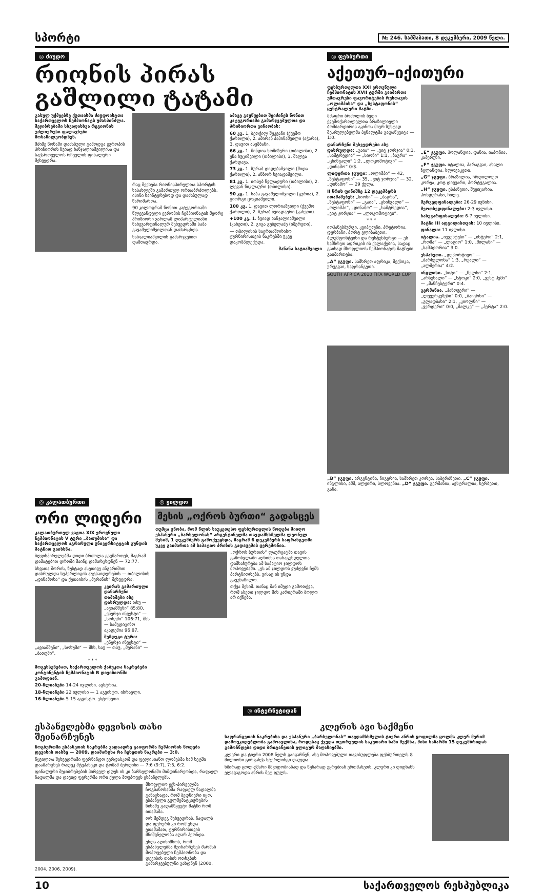სპორტი № 246. სამშაბათი, 8 დეკემბერი, 2009 წელი.
◎ ძიუდო
რიონის პირას გაშლილი ტატამი
გასულ უქმეებზე ქუთაისმა ძიუდოისტთა საქართველოს ჩემპიონატს უმასპინძლა. შეჯიბრებაში სხვადასხვა რეგიონის უძლიერესი ფალავნები მონაწილეობდნენ.
მძიმე წონაში დაძაბული გამოდგა ევროპის პრიზიორის ზვიად ხანჯალიაშვილისა და საქართველოს რჩეულის ფინალური შეხვედრა.
რაც შეეხება რიონისპირელთა სპორტის სასახლეში გამართულ ორთაბრძოლებს, ისინი საინტერესოდ და დაძაბულად წარიმართა.
90 კილოგრამ წონით კატეგორიაში წლევანდელი ევროპის ჩემპიონატის მეორე პრიზიორი ვარლამ ლიპარტელიანი ნახევარფინალურ შეხვედრაში საბა გავაშელიშვილთან დამარცხდა.
ხანჯალიაშვილის გამარჯვებით დამთავრდა.
ამავე გაუწყებით შეიძინეს წონით კატეგორიაში გამარჯვებულთა და პრიზიორთა ვინაობას:
60 კგ. 1. ბეთქილ შუკვანი (ქვემო ქართლი), 2. ამირან პაპინაშვილი (აჭარა), 3. დავით ასუმბანი.
66 კგ. 1. მინდია ხომიზური (თბილისი), 2. უჩა ხუციშვილი (თბილისი), 3. შალვა ქარდავა.
73 კგ. 1. ზურაბ დიდებაშვილი (შიდა ქართლი), 2. ანზორ ხვიადაშვილი.
81 კგ. 1. იოსებ წვლადური (თბილისი), 2. ლევან წიკლაური (თბილისი).
90 კგ. 1. საბა გავაშელიშვილი (გურია), 2. გიორგი ცოციაშვილი.
100 კგ. 1. დავით ლორიაშვილი (ქვემო ქართლი), 2. ზურაბ ზვიადაური (კახეთი).
+100 კგ. 1. ზვიად ხანჯალიაშვილი (კახეთი), 2. გიგა გუბელაძე (იმერეთი).
— თბილისის საერთაშორისო ტურნირისთვის ნაკრებში უკვე დაკომპლექტდა.
მანანა ხატიაშვილი
◎ ფეხბურთი
აქეთურ–იქითური
ფეხბურთელთა XXI ეროვნული ჩემპიონატის XVII ტურში გაიმართა უმთავრესი ფავორიტების რუსთავის „ოლიმპისა“ და „ზესტაფონის“ ცენტრალური მატჩი.
მძაფრი ბრძოლის ბედი ქვემოქართლელთა ბრაზილიელი ბომბარდირის აკინოს მიერ ზუსტად შესრულებულმა პენალტმა გადაწყვიტა — 1:0.
დანარჩენი შეხვედრები ასე დასრულდა: „გაია“ — „ვიტ ჯორჯია“ 0:1, „სამტრედია“ — „სიონი“ 1:1, „ბაგრა“ — „ცხინვალი“ 1:2, „ლოკომოტივი“ — „დინამო“ 0:3.
ლიდერთა ჯგუფი: „ოლიმპი“ — 42, „ზესტაფონი“ — 35, „ვიტ ჯორჯია“ — 32, „დინამო“ — 29 ქულა.
II წრის ფინიშზე 12 დეკემბერს ითამაშებენ: „სიონი“ — „ბაგრა“, „ზესტაფონი“ — „გაია“, „ცხინვალი“ — „ოლიმპი“, „დინამო“ — „სამტრედია“, „ვიტ ჯორჯია“ — „ლოკომოტივი“.
* * *
იოჰანესბურგი, კეიპტაუნი, პრეტორია, დურბანი, პორტ ელიზაბეთი, ბლუმფონტეინი და რუსტენბურგი — ეს სამხრეთ აფრიკის ის ქალაქებია, სადაც გაისად მსოფლიოს ჩემპიონატის მატჩები გაიმართება.
„A“ ჯგუფი. სამხრეთ აფრიკა, მექსიკა, ურუგვაი, საფრანგეთი.
SOUTH AFRICA 2010 FIFA WORLD CUP
„E“ ჯგუფი. ჰოლანდია, დანია, იაპონია, კამერუნი.
„F“ ჯგუფი. იტალია, პარაგვაი, ახალი ზელანდია, სლოვაკეთი.
„G“ ჯგუფი. ბრაზილია, ჩრდილოეთ კორეა, კოტ დივუარი, პორტუგალია.
„H“ ჯგუფი. ესპანეთი, შვეიცარია, ჰონდურასი, ჩილე.
მერვედფინალები: 26-29 ივნისი.
მეოთხედფინალები: 2-3 ივლისი.
ნახევარფინალები: 6-7 ივლისი.
მატჩი III ადგილისთვის: 10 ივლისი.
ფინალი: 11 ივლისი.
იტალია. „იუვენტუსი“ — „ინტერი“ 2:1, „რომა“ — „ლაციო“ 1:0, „მილანი“ — „სამპდორია“ 3:0.
ესპანეთი. „დეპორტივო“ — „ბარსელონა“ 1:3, „რეალი“ — „ალმერია“ 4:2.
ინგლისი. „სიტი“ — „ჩელსი“ 2:1, „არსენალი“ — „სტოკი“ 2:0, „ვესტ ჰემი“ — „მანჩესტერი“ 0:4.
გერმანია. „ჰანოვერი“ — „ლევერკუზენი“ 0:0, „ბაიერნი“ — „გლადბახი“ 2:1, „კიოლნი“ — „ვერდერი“ 0:0, „შალკე“ — „ჰერტა“ 2:0.
„B“ ჯგუფი. არგენტინა, ნიგერია, სამხრეთ კორეა, საბერძნეთი. „C“ ჯგუფი. ინგლისი, აშშ, ალჟირი, სლოვენია. „D“ ჯგუფი. გერმანია, ავსტრალია, სერბეთი, განა.
◎ კალათბურთი
ორი ლიდერი
კალათბურთელ ვაჟთა XIX ეროვნული ჩემპიონატის V ტური „ბათუმისა“ და საქართველოს აგრარული უნივერსიტეტის გუნდის მატჩით გაიხსნა.
ზღვისპირელებმა დიდი ბრძოლა გაუმართეს, მაგრამ დამატებით დროში მაინც დამარცხდნენ — 72:77.
სხვათა შორის, ზუსტად ასეთივე ანგარიშით დასრულდა სუპერლიგის აუტსაიდერების — თბილისის „დინამოსა“ და ქუთაისის „მერანის“ შეხვედრა.
კვირას გამართული დანარჩენი თამაშები ასე დასრულდა: თსუ — „ავიამშენი“ 85:80, „ენერჯი ინვესტი“ — „სოხუმი“ 106:71, შსს — სამედიცინო აკადემია 96:87.
შემდეგი ტური: „ენერჯი ინვესტი“ — „ავიამშენი“, „სოხუმი“ — შსს, საუ — თსუ, „მერანი“ — „ბათუმი“.
* * *
მოგეხსენებათ, საქართველოს ჭაბუკთა ნაკრებები კონტინენტის ჩემპიონატის B დივიზიონში გამოდიან.
20-წლიანები 14-24 ივლისი. ავსტრია.
18-წლიანები 22 ივლისი — 1 აგვისტო. ისრაელი.
16-წლიანები 5-15 აგვისტო. ესტონეთი.
◎ ჟილდო
მესის „ოქროს ბურთი“ გადასცეს
თუმცა ცნობა, რომ წლის საუკეთესო ფეხბურთელის წოდება მიიღო ესპანური „ბარსელონას“ არგენტინელმა თავდამსხმელმა ლეონელ მესიმ, 1 დეკემბერს გამოქვეყნდა, მაგრამ 6 დეკემბერს საფრანგეთში უკვე გაიმართა ამ საპატიო პრიზის გადაცემის ცერემონია.
„ოქროს ბურთის“ ლაურეატმა თავის გამოსვლაში აღნიშნა თანაგუნდელთა დამსახურება ამ საპატიო ჯილდოს მოპოვებაში. „ეს ამ ჯილდოს ვუძღვნი ჩემს პარტნიორებს, ვისაც ის უნდა გავუნაწილო.
თქვა მესიმ. თანაც მან იმედი გამოთქვა, რომ ასეთი ჯილდო მის კარიერაში ბოლო არ იქნება.
◎ ინტერნეტიდან
ესპანელებმა დევისის თასი შეინარჩუნეს
ჩოგბურთში ესპანეთის ნაკრებმა ვადაადრე გაიფორმა ჩემპიონის წოდება დევისის თასზე — 2009, დაამარცხა რა ჩეხეთის ნაკრები — 3:0.
წყვილთა შეხვედრაში ფერნანდო ვერდასკომ და ფელისიანო ლოპესმა სამ სეტში დაამარცხეს რადეკ შტეპანეკი და ტომაშ ბერდიხი — 7:6 (9:7), 7:5, 6:2.
ფინალური შეჯიბრებების პირველ დღეს ის კი ბარსელონაში მიმდინარეობდა, რაფაელ ნადალმა და დავიდ ფერერმა ორი ქულა მოუპოვეს ესპანელებს.
მსოფლიო ექს-პირველმა ჩოგბანოსანმა რაფაელ ნადალმა განაცხადა, რომ ბედნიერი იყო, ესპანელი გულშემატკივრების წინაშე გადამწყვეტი მატჩი რომ ითამაშა.
ორ შემდეგ შეხვედრას, ნადალს და ფერერს კი რომ უნდა ეთამაშათ, ტურნირისთვის მნიშვნელობა აღარ ჰქონდა.
უნდა აღინიშნოს, რომ ესპანელებმა შეინარჩუნეს შარშან მოპოვებული ჩემპიონობა და დევისის თასის ოთხგზის გამარჯვებულნი გახდნენ (2000, 2004, 2006, 2009).
კლერის ავი საქმენი
საფრანგეთის ნაკრებისა და ესპანური „ბარსელონას“ თავდამსხმელის ტიერი ანრის ყოფილმა ცოლმა კლერ მერიმ დამოუკიდებლობა გამოავლინა, როდესაც ქვედა თეთრეულის საკუთარი ხაზი შექმნა, მისი ნაწარმი 15 დეკემბრიდან გამოჩნდება დიდი ბრიტანეთის ელიტურ მაღაზიებში.
კლერი და ტიერი 2008 წელს გაიყარნენ, ასე მოპოვებული თავისუფლება ფეხბურთელს 8 მილიონი გირვანქა სტერლინგი დაუჯდა.
ხშირად ცოლ-ქმარი მშვიდობიანად და წყნარად ეყრებიან ერთმანეთს, კლერი კი დიდხანს ელავაგოდა ანრის მეტ ფულს.
10 საქართველოს რესპუბლიკა